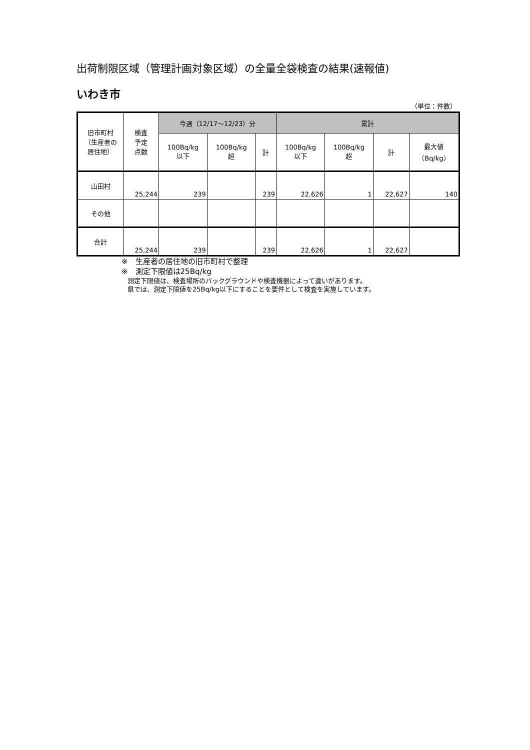出荷制限区域（管理計画対象区域）の全量全袋検査の結果(速報値)
いわき市
（単位：件数）
| 旧市町村 （生産者の 居住地） | 検査 予定 点数 | 今週（12/17～12/23）分 | | | 累計 | | | |
| --- | --- | --- | --- | --- | --- | --- | --- | --- |
| | | 100Bq/kg 以下 | 100Bq/kg 超 | 計 | 100Bq/kg 以下 | 100Bq/kg 超 | 計 | 最大値 （Bq/kg） |
| 山田村 | 25,244 | 239 | | 239 | 22,626 | 1 | 22,627 | 140 |
| その他 | | | | | | | | |
| 合計 | 25,244 | 239 | | 239 | 22,626 | 1 | 22,627 | |
※　生産者の居住地の旧市町村で整理
※　測定下限値は25Bq/kg
測定下限値は、検査場所のバックグラウンドや検査機器によって違いがあります。
県では、測定下限値を25Bq/kg以下にすることを要件として検査を実施しています。